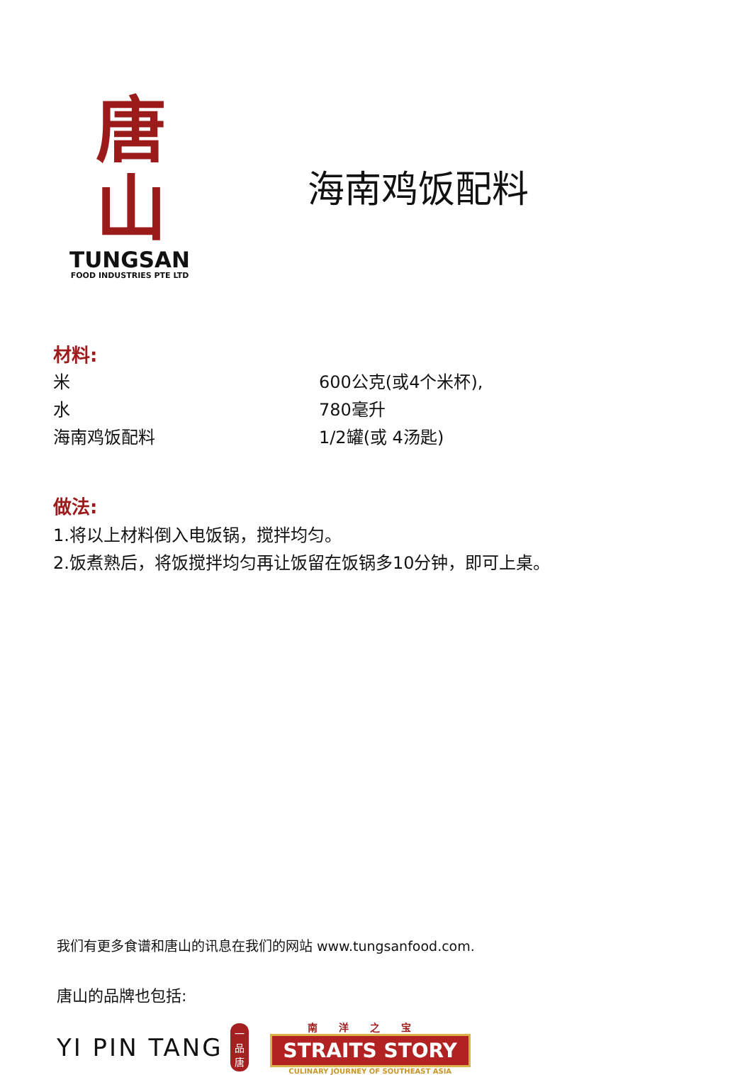唐山
TUNGSAN
FOOD INDUSTRIES PTE LTD
海南鸡饭配料
材料:
| 米 | 600公克(或4个米杯), |
| 水 | 780毫升 |
| 海南鸡饭配料 | 1/2罐(或 4汤匙) |
做法:
1.将以上材料倒入电饭锅，搅拌均匀。
2.饭煮熟后，将饭搅拌均匀再让饭留在饭锅多10分钟，即可上桌。
我们有更多食谱和唐山的讯息在我们的网站 www.tungsanfood.com.
唐山的品牌也包括:
YI PIN TANG 一品唐
南洋之宝
STRAITS STORY
CULINARY JOURNEY OF SOUTHEAST ASIA